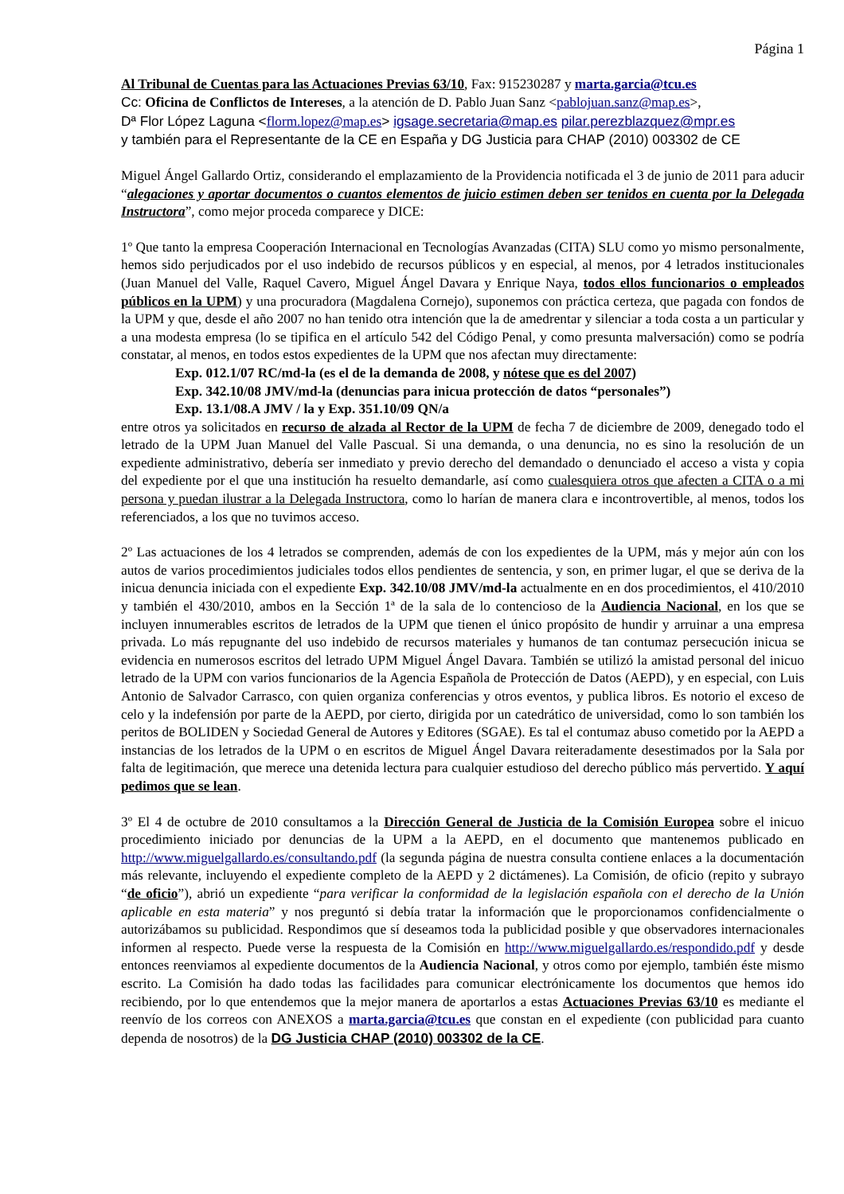Página 1
Al Tribunal de Cuentas para las Actuaciones Previas 63/10, Fax: 915230287 y marta.garcia@tcu.es
Cc: Oficina de Conflictos de Intereses, a la atención de D. Pablo Juan Sanz <pablojuan.sanz@map.es>,
Dª Flor López Laguna <florm.lopez@map.es> igsage.secretaria@map.es pilar.perezblazquez@mpr.es
y también para el Representante de la CE en España y DG Justicia para CHAP (2010) 003302 de CE
Miguel Ángel Gallardo Ortiz, considerando el emplazamiento de la Providencia notificada el 3 de junio de 2011 para aducir “alegaciones y aportar documentos o cuantos elementos de juicio estimen deben ser tenidos en cuenta por la Delegada Instructora”, como mejor proceda comparece y DICE:
1º Que tanto la empresa Cooperación Internacional en Tecnologías Avanzadas (CITA) SLU como yo mismo personalmente, hemos sido perjudicados por el uso indebido de recursos públicos y en especial, al menos, por 4 letrados institucionales (Juan Manuel del Valle, Raquel Cavero, Miguel Ángel Davara y Enrique Naya, todos ellos funcionarios o empleados públicos en la UPM) y una procuradora (Magdalena Cornejo), suponemos con práctica certeza, que pagada con fondos de la UPM y que, desde el año 2007 no han tenido otra intención que la de amedrentar y silenciar a toda costa a un particular y a una modesta empresa (lo se tipifica en el artículo 542 del Código Penal, y como presunta malversación) como se podría constatar, al menos, en todos estos expedientes de la UPM que nos afectan muy directamente:
Exp. 012.1/07 RC/md-la (es el de la demanda de 2008, y nótese que es del 2007)
Exp. 342.10/08 JMV/md-la (denuncias para inicua protección de datos “personales”)
Exp. 13.1/08.A JMV / la y Exp. 351.10/09 QN/a
entre otros ya solicitados en recurso de alzada al Rector de la UPM de fecha 7 de diciembre de 2009, denegado todo el letrado de la UPM Juan Manuel del Valle Pascual. Si una demanda, o una denuncia, no es sino la resolución de un expediente administrativo, debería ser inmediato y previo derecho del demandado o denunciado el acceso a vista y copia del expediente por el que una institución ha resuelto demandarle, así como cualesquiera otros que afecten a CITA o a mi persona y puedan ilustrar a la Delegada Instructora, como lo harían de manera clara e incontrovertible, al menos, todos los referenciados, a los que no tuvimos acceso.
2º Las actuaciones de los 4 letrados se comprenden, además de con los expedientes de la UPM, más y mejor aún con los autos de varios procedimientos judiciales todos ellos pendientes de sentencia, y son, en primer lugar, el que se deriva de la inicua denuncia iniciada con el expediente Exp. 342.10/08 JMV/md-la actualmente en en dos procedimientos, el 410/2010 y también el 430/2010, ambos en la Sección 1ª de la sala de lo contencioso de la Audiencia Nacional, en los que se incluyen innumerables escritos de letrados de la UPM que tienen el único propósito de hundir y arruinar a una empresa privada. Lo más repugnante del uso indebido de recursos materiales y humanos de tan contumaz persecución inicua se evidencia en numerosos escritos del letrado UPM Miguel Ángel Davara. También se utilizó la amistad personal del inicuo letrado de la UPM con varios funcionarios de la Agencia Española de Protección de Datos (AEPD), y en especial, con Luis Antonio de Salvador Carrasco, con quien organiza conferencias y otros eventos, y publica libros. Es notorio el exceso de celo y la indefensión por parte de la AEPD, por cierto, dirigida por un catedrático de universidad, como lo son también los peritos de BOLIDEN y Sociedad General de Autores y Editores (SGAE). Es tal el contumaz abuso cometido por la AEPD a instancias de los letrados de la UPM o en escritos de Miguel Ángel Davara reiteradamente desestimados por la Sala por falta de legitimación, que merece una detenida lectura para cualquier estudioso del derecho público más pervertido. Y aquí pedimos que se lean.
3º El 4 de octubre de 2010 consultamos a la Dirección General de Justicia de la Comisión Europea sobre el inicuo procedimiento iniciado por denuncias de la UPM a la AEPD, en el documento que mantenemos publicado en http://www.miguelgallardo.es/consultando.pdf (la segunda página de nuestra consulta contiene enlaces a la documentación más relevante, incluyendo el expediente completo de la AEPD y 2 dictámenes). La Comisión, de oficio (repito y subrayo “de oficio”), abrió un expediente “para verificar la conformidad de la legislación española con el derecho de la Unión aplicable en esta materia” y nos preguntó si debía tratar la información que le proporcionamos confidencialmente o autorizábamos su publicidad. Respondimos que sí deseamos toda la publicidad posible y que observadores internacionales informen al respecto. Puede verse la respuesta de la Comisión en http://www.miguelgallardo.es/respondido.pdf y desde entonces reenviamos al expediente documentos de la Audiencia Nacional, y otros como por ejemplo, también éste mismo escrito. La Comisión ha dado todas las facilidades para comunicar electrónicamente los documentos que hemos ido recibiendo, por lo que entendemos que la mejor manera de aportarlos a estas Actuaciones Previas 63/10 es mediante el reenvío de los correos con ANEXOS a marta.garcia@tcu.es que constan en el expediente (con publicidad para cuanto dependa de nosotros) de la DG Justicia CHAP (2010) 003302 de la CE.